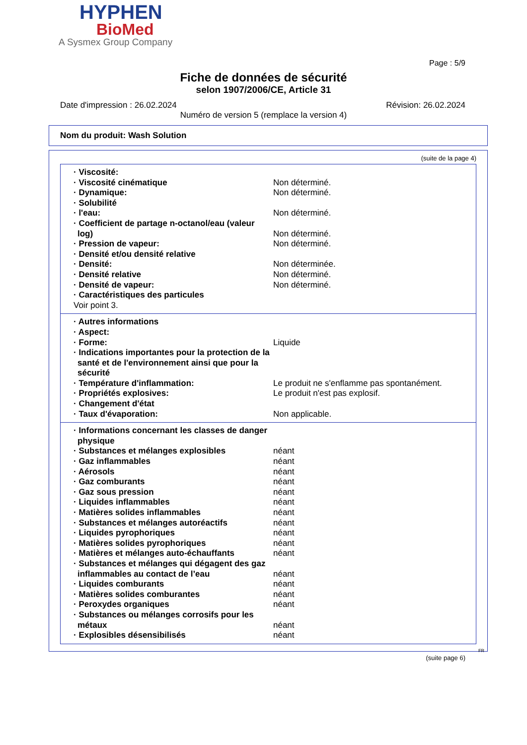HYPHEN
BioMed
A Sysmex Group Company
Page : 5/9
Fiche de données de sécurité
selon 1907/2006/CE, Article 31
Date d'impression : 26.02.2024 Révision: 26.02.2024
Numéro de version 5 (remplace la version 4)
Nom du produit: Wash Solution
(suite de la page 4)
| · Viscosité: | |
| · Viscosité cinématique | Non déterminé. |
| · Dynamique: | Non déterminé. |
| · Solubilité | |
| · l'eau: | Non déterminé. |
| · Coefficient de partage n-octanol/eau (valeur log) | Non déterminé. |
| · Pression de vapeur: | Non déterminé. |
| · Densité et/ou densité relative | |
| · Densité: | Non déterminée. |
| · Densité relative | Non déterminé. |
| · Densité de vapeur: | Non déterminé. |
| · Caractéristiques des particules | |
| Voir point 3. | |
| · Autres informations | |
| · Aspect: | |
| · Forme: | Liquide |
| · Indications importantes pour la protection de la santé et de l'environnement ainsi que pour la sécurité | |
| · Température d'inflammation: | Le produit ne s'enflamme pas spontanément. |
| · Propriétés explosives: | Le produit n'est pas explosif. |
| · Changement d'état | |
| · Taux d'évaporation: | Non applicable. |
| · Informations concernant les classes de danger physique | |
| · Substances et mélanges explosibles | néant |
| · Gaz inflammables | néant |
| · Aérosols | néant |
| · Gaz comburants | néant |
| · Gaz sous pression | néant |
| · Liquides inflammables | néant |
| · Matières solides inflammables | néant |
| · Substances et mélanges autoréactifs | néant |
| · Liquides pyrophoriques | néant |
| · Matières solides pyrophoriques | néant |
| · Matières et mélanges auto-échauffants | néant |
| · Substances et mélanges qui dégagent des gaz inflammables au contact de l’eau | néant |
| · Liquides comburants | néant |
| · Matières solides comburantes | néant |
| · Peroxydes organiques | néant |
| · Substances ou mélanges corrosifs pour les métaux | néant |
| · Explosibles désensibilisés | néant |
FR
(suite page 6)